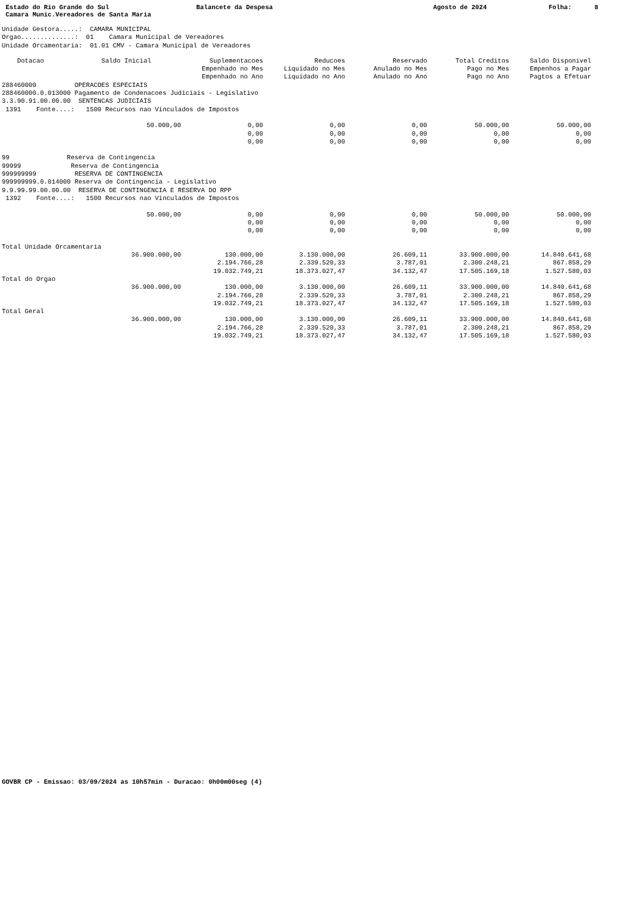Estado do Rio Grande do Sul
Balancete da Despesa
Agosto de 2024
Folha: 8
Camara Munic.Vereadores de Santa Maria
Unidade Gestora.....:  CAMARA MUNICIPAL
Orgao..............:  01    Camara Municipal de Vereadores
Unidade Orcamentaria:  01.01 CMV - Camara Municipal de Vereadores
| Dotacao Saldo Inicial | Suplementacoes | Reducoes | Reservado | Total Creditos | Saldo Disponivel |
| --- | --- | --- | --- | --- | --- |
| | Empenhado no Mes | Liquidado no Mes | Anulado no Mes | Pago no Mes | Empenhos a Pagar |
| | Empenhado no Ano | Liquidado no Ano | Anulado no Ano | Pago no Ano | Pagtos a Efetuar |
| 288460000 OPERACOES ESPECIAIS 288460000.0.013000 Pagamento de Condenacoes Judiciais - Legislativo 3.3.90.91.00.00.00 SENTENCAS JUDICIAIS 1391 Fonte....: 1500 Recursos nao Vinculados de Impostos | | | | | |
| 50.000,00 | 0,00 | 0,00 | 0,00 | 50.000,00 | 50.000,00 |
| | 0,00 | 0,00 | 0,00 | 0,00 | 0,00 |
| | 0,00 | 0,00 | 0,00 | 0,00 | 0,00 |
| 99 Reserva de Contingencia 99999 Reserva de Contingencia 999999999 RESERVA DE CONTINGENCIA 999999999.0.014000 Reserva de Contingencia - Legislativo 9.9.99.99.00.00.00 RESERVA DE CONTINGENCIA E RESERVA DO RPP 1392 Fonte....: 1500 Recursos nao Vinculados de Impostos | | | | | |
| 50.000,00 | 0,00 | 0,00 | 0,00 | 50.000,00 | 50.000,00 |
| | 0,00 | 0,00 | 0,00 | 0,00 | 0,00 |
| | 0,00 | 0,00 | 0,00 | 0,00 | 0,00 |
| Total Unidade Orcamentaria | | | | | |
| 36.900.000,00 | 130.000,00 | 3.130.000,00 | 26.609,11 | 33.900.000,00 | 14.840.641,68 |
| | 2.194.766,28 | 2.339.520,33 | 3.787,01 | 2.300.248,21 | 867.858,29 |
| | 19.032.749,21 | 18.373.027,47 | 34.132,47 | 17.505.169,18 | 1.527.580,03 |
| Total do Orgao | | | | | |
| 36.900.000,00 | 130.000,00 | 3.130.000,00 | 26.609,11 | 33.900.000,00 | 14.840.641,68 |
| | 2.194.766,28 | 2.339.520,33 | 3.787,01 | 2.300.248,21 | 867.858,29 |
| | 19.032.749,21 | 18.373.027,47 | 34.132,47 | 17.505.169,18 | 1.527.580,03 |
| Total Geral | | | | | |
| 36.900.000,00 | 130.000,00 | 3.130.000,00 | 26.609,11 | 33.900.000,00 | 14.840.641,68 |
| | 2.194.766,28 | 2.339.520,33 | 3.787,01 | 2.300.248,21 | 867.858,29 |
| | 19.032.749,21 | 18.373.027,47 | 34.132,47 | 17.505.169,18 | 1.527.580,03 |
GOVBR CP - Emissao: 03/09/2024 as 10h57min - Duracao: 0h00m00seg (4)